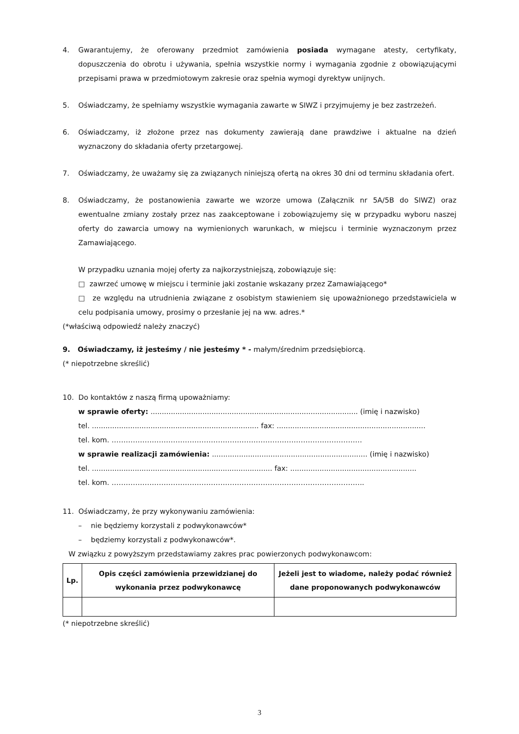4. Gwarantujemy, że oferowany przedmiot zamówienia posiada wymagane atesty, certyfikaty, dopuszczenia do obrotu i używania, spełnia wszystkie normy i wymagania zgodnie z obowiązującymi przepisami prawa w przedmiotowym zakresie oraz spełnia wymogi dyrektyw unijnych.
5. Oświadczamy, że spełniamy wszystkie wymagania zawarte w SIWZ i przyjmujemy je bez zastrzeżeń.
6. Oświadczamy, iż złożone przez nas dokumenty zawierają dane prawdziwe i aktualne na dzień wyznaczony do składania oferty przetargowej.
7. Oświadczamy, że uważamy się za związanych niniejszą ofertą na okres 30 dni od terminu składania ofert.
8. Oświadczamy, że postanowienia zawarte we wzorze umowa (Załącznik nr 5A/5B do SIWZ) oraz ewentualne zmiany zostały przez nas zaakceptowane i zobowiązujemy się w przypadku wyboru naszej oferty do zawarcia umowy na wymienionych warunkach, w miejscu i terminie wyznaczonym przez Zamawiającego.
W przypadku uznania mojej oferty za najkorzystniejszą, zobowiązuje się:
□ zawrzeć umowę w miejscu i terminie jaki zostanie wskazany przez Zamawiającego*
□ ze względu na utrudnienia związane z osobistym stawieniem się upoważnionego przedstawiciela w celu podpisania umowy, prosimy o przesłanie jej na ww. adres.*
(*właściwą odpowiedź należy znaczyć)
9. Oświadczamy, iż jesteśmy / nie jesteśmy * - małym/średnim przedsiębiorcą.
(* niepotrzebne skreślić)
10. Do kontaktów z naszą firmą upoważniamy:
w sprawie oferty: ............................................................................................ (imię i nazwisko)
tel. .......................................................................... fax: ..................................................................
tel. kom. …………………………………………………………………………………………….
w sprawie realizacji zamówienia: ..................................................................... (imię i nazwisko)
tel. ................................................................................ fax: ........................................................
tel. kom. ……………………………………………………………………………………………..
11. Oświadczamy, że przy wykonywaniu zamówienia:
– nie będziemy korzystali z podwykonawców*
– będziemy korzystali z podwykonawców*.
W związku z powyższym przedstawiamy zakres prac powierzonych podwykonawcom:
| Lp. | Opis części zamówienia przewidzianej do wykonania przez podwykonawcę | Jeżeli jest to wiadome, należy podać również dane proponowanych podwykonawców |
| --- | --- | --- |
(* niepotrzebne skreślić)
3